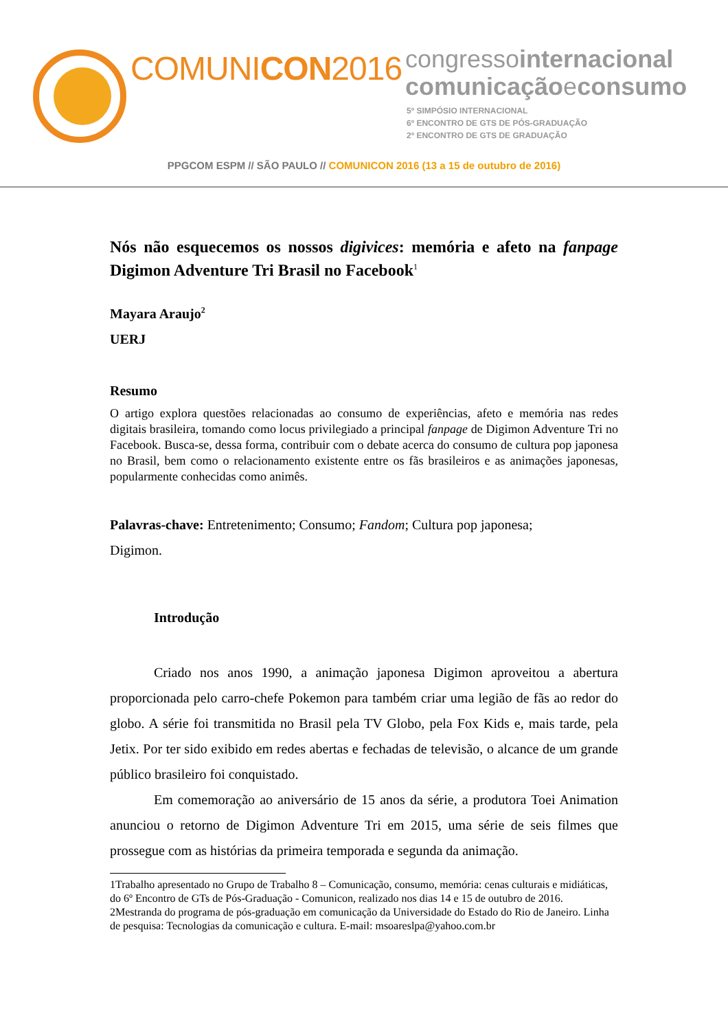COMUNICON2016
congressointernacional
comunicaçãoeconsumo
5º SIMPÓSIO INTERNACIONAL
6º ENCONTRO DE GTS DE PÓS-GRADUAÇÃO
2º ENCONTRO DE GTS DE GRADUAÇÃO
PPGCOM ESPM // SÃO PAULO // COMUNICON 2016 (13 a 15 de outubro de 2016)
Nós não esquecemos os nossos digivices: memória e afeto na fanpage Digimon Adventure Tri Brasil no Facebook<sup>1</sup>
Mayara Araujo<sup>2</sup>
UERJ
Resumo
O artigo explora questões relacionadas ao consumo de experiências, afeto e memória nas redes digitais brasileira, tomando como locus privilegiado a principal fanpage de Digimon Adventure Tri no Facebook. Busca-se, dessa forma, contribuir com o debate acerca do consumo de cultura pop japonesa no Brasil, bem como o relacionamento existente entre os fãs brasileiros e as animações japonesas, popularmente conhecidas como animês.
Palavras-chave: Entretenimento; Consumo; Fandom; Cultura pop japonesa;
Digimon.
Introdução
Criado nos anos 1990, a animação japonesa Digimon aproveitou a abertura proporcionada pelo carro-chefe Pokemon para também criar uma legião de fãs ao redor do globo. A série foi transmitida no Brasil pela TV Globo, pela Fox Kids e, mais tarde, pela Jetix. Por ter sido exibido em redes abertas e fechadas de televisão, o alcance de um grande público brasileiro foi conquistado.
Em comemoração ao aniversário de 15 anos da série, a produtora Toei Animation anunciou o retorno de Digimon Adventure Tri em 2015, uma série de seis filmes que prossegue com as histórias da primeira temporada e segunda da animação.
1Trabalho apresentado no Grupo de Trabalho 8 – Comunicação, consumo, memória: cenas culturais e midiáticas, do 6º Encontro de GTs de Pós-Graduação - Comunicon, realizado nos dias 14 e 15 de outubro de 2016.
2Mestranda do programa de pós-graduação em comunicação da Universidade do Estado do Rio de Janeiro. Linha de pesquisa: Tecnologias da comunicação e cultura. E-mail: msoareslpa@yahoo.com.br